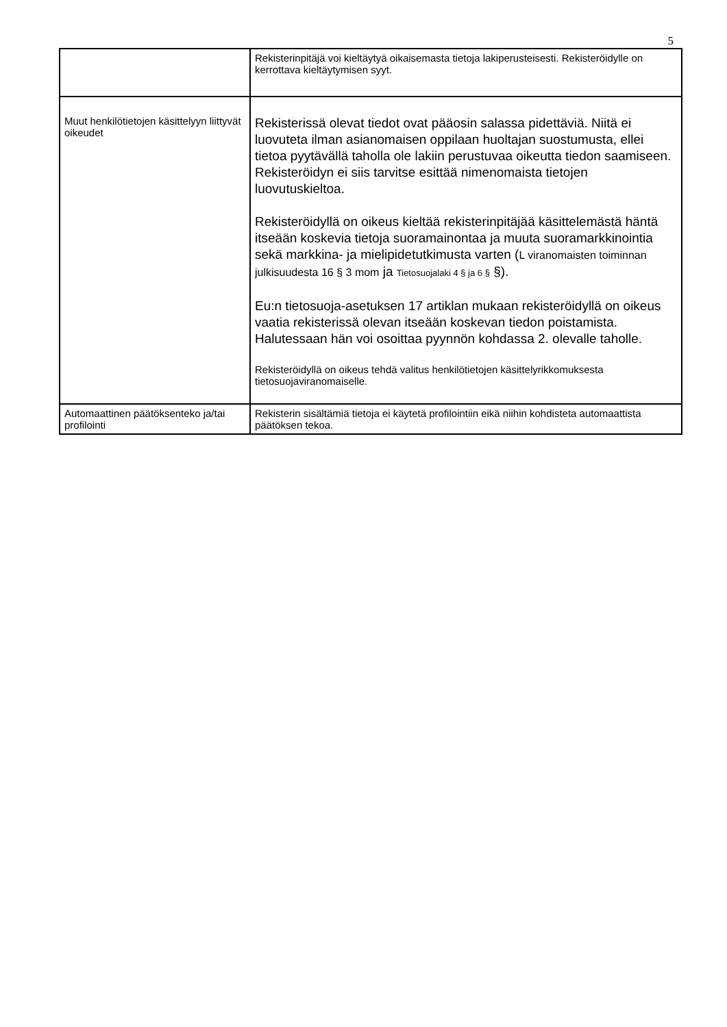5
| | Rekisterinpitäjä voi kieltäytyä oikaisemasta tietoja lakiperusteisesti. Rekisteröidylle on kerrottava kieltäytymisen syyt. |
| Muut henkilötietojen käsittelyyn liittyvät oikeudet | Rekisterissä olevat tiedot ovat pääosin salassa pidettäviä. Niitä ei luovuteta ilman asianomaisen oppilaan huoltajan suostumusta, ellei tietoa pyytävällä taholla ole lakiin perustuvaa oikeutta tiedon saamiseen. Rekisteröidyn ei siis tarvitse esittää nimenomaista tietojen luovutuskieltoa. Rekisteröidyllä on oikeus kieltää rekisterinpitäjää käsittelemästä häntä itseään koskevia tietoja suoramainontaa ja muuta suoramarkkinointia sekä markkina- ja mielipidetutkimusta varten ( L viranomaisten toiminnan julkisuudesta 16 § 3 mom ja Tietosuojalaki 4 § ja 6 § §). Eu:n tietosuoja-asetuksen 17 artiklan mukaan rekisteröidyllä on oikeus vaatia rekisterissä olevan itseään koskevan tiedon poistamista. Halutessaan hän voi osoittaa pyynnön kohdassa 2. olevalle taholle. Rekisteröidyllä on oikeus tehdä valitus henkilötietojen käsittelyrikkomuksesta tietosuojaviranomaiselle. |
| Automaattinen päätöksenteko ja/tai profilointi | Rekisterin sisältämiä tietoja ei käytetä profilointiin eikä niihin kohdisteta automaattista päätöksen tekoa. |